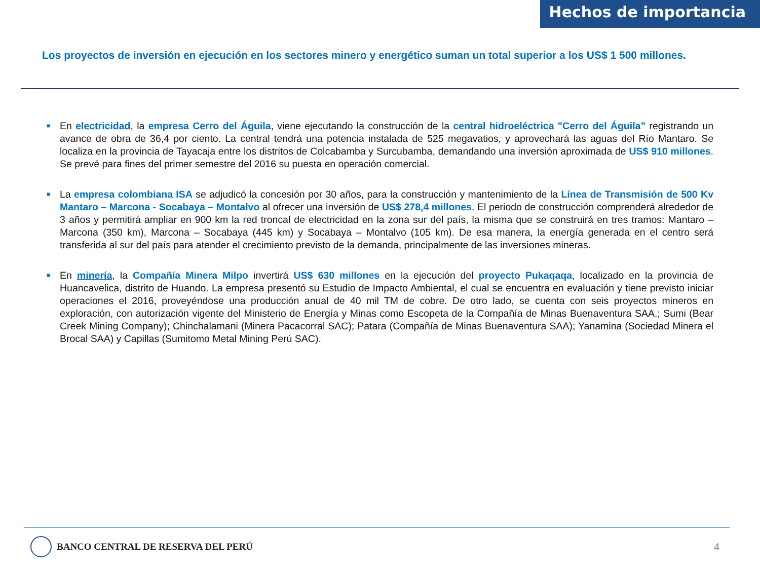Hechos de importancia
Los proyectos de inversión en ejecución en los sectores minero y energético suman un total superior a los US$ 1 500 millones.
■
En electricidad, la empresa Cerro del Águila, viene ejecutando la construcción de la central hidroeléctrica "Cerro del Águila” registrando un avance de obra de 36,4 por ciento. La central tendrá una potencia instalada de 525 megavatios, y aprovechará las aguas del Río Mantaro. Se localiza en la provincia de Tayacaja entre los distritos de Colcabamba y Surcubamba, demandando una inversión aproximada de US$ 910 millones. Se prevé para fines del primer semestre del 2016 su puesta en operación comercial.
■
La empresa colombiana ISA se adjudicó la concesión por 30 años, para la construcción y mantenimiento de la Línea de Transmisión de 500 Kv Mantaro – Marcona - Socabaya – Montalvo al ofrecer una inversión de US$ 278,4 millones. El periodo de construcción comprenderá alrededor de 3 años y permitirá ampliar en 900 km la red troncal de electricidad en la zona sur del país, la misma que se construirá en tres tramos: Mantaro – Marcona (350 km), Marcona – Socabaya (445 km) y Socabaya – Montalvo (105 km). De esa manera, la energía generada en el centro será transferida al sur del país para atender el crecimiento previsto de la demanda, principalmente de las inversiones mineras.
■
En minería, la Compañía Minera Milpo invertirá US$ 630 millones en la ejecución del proyecto Pukaqaqa, localizado en la provincia de Huancavelica, distrito de Huando. La empresa presentó su Estudio de Impacto Ambiental, el cual se encuentra en evaluación y tiene previsto iniciar operaciones el 2016, proveyéndose una producción anual de 40 mil TM de cobre. De otro lado, se cuenta con seis proyectos mineros en exploración, con autorización vigente del Ministerio de Energía y Minas como Escopeta de la Compañía de Minas Buenaventura SAA.; Sumi (Bear Creek Mining Company); Chinchalamani (Minera Pacacorral SAC); Patara (Compañía de Minas Buenaventura SAA); Yanamina (Sociedad Minera el Brocal SAA) y Capillas (Sumitomo Metal Mining Perú SAC).
BANCO CENTRAL DE RESERVA DEL PERÚ
4